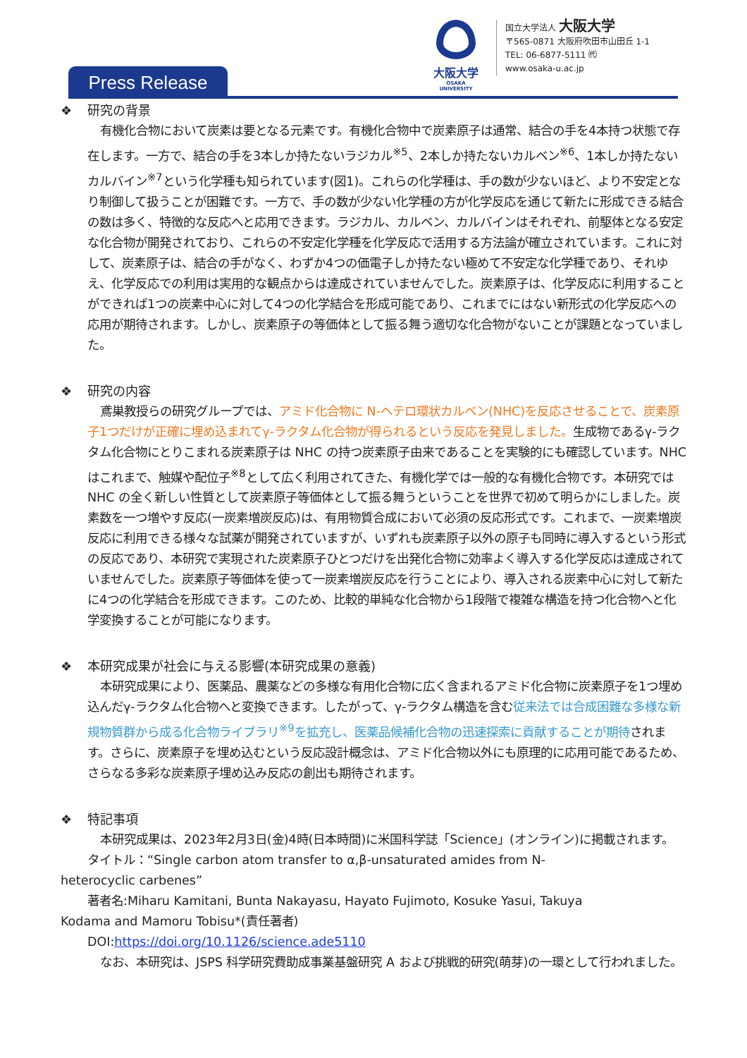Press Release
大阪大学
OSAKA UNIVERSITY
国立大学法人 大阪大学
〒565-0871 大阪府吹田市山田丘 1-1
TEL: 06-6877-5111 ㈹
www.osaka-u.ac.jp
❖ 研究の背景
有機化合物において炭素は要となる元素です。有機化合物中で炭素原子は通常、結合の手を4本持つ状態で存在します。一方で、結合の手を3本しか持たないラジカル<sup>※5</sup>、2本しか持たないカルベン<sup>※6</sup>、1本しか持たないカルバイン<sup>※7</sup>という化学種も知られています(図1)。これらの化学種は、手の数が少ないほど、より不安定となり制御して扱うことが困難です。一方で、手の数が少ない化学種の方が化学反応を通じて新たに形成できる結合の数は多く、特徴的な反応へと応用できます。ラジカル、カルベン、カルバインはそれぞれ、前駆体となる安定な化合物が開発されており、これらの不安定化学種を化学反応で活用する方法論が確立されています。これに対して、炭素原子は、結合の手がなく、わずか4つの価電子しか持たない極めて不安定な化学種であり、それゆえ、化学反応での利用は実用的な観点からは達成されていませんでした。炭素原子は、化学反応に利用することができれば1つの炭素中心に対して4つの化学結合を形成可能であり、これまでにはない新形式の化学反応への応用が期待されます。しかし、炭素原子の等価体として振る舞う適切な化合物がないことが課題となっていました。
❖ 研究の内容
鳶巣教授らの研究グループでは、アミド化合物に N-ヘテロ環状カルベン(NHC)を反応させることで、炭素原子1つだけが正確に埋め込まれてγ-ラクタム化合物が得られるという反応を発見しました。生成物であるγ-ラクタム化合物にとりこまれる炭素原子は NHC の持つ炭素原子由来であることを実験的にも確認しています。NHC はこれまで、触媒や配位子<sup>※8</sup>として広く利用されてきた、有機化学では一般的な有機化合物です。本研究では NHC の全く新しい性質として炭素原子等価体として振る舞うということを世界で初めて明らかにしました。炭素数を一つ増やす反応(一炭素増炭反応)は、有用物質合成において必須の反応形式です。これまで、一炭素増炭反応に利用できる様々な試薬が開発されていますが、いずれも炭素原子以外の原子も同時に導入するという形式の反応であり、本研究で実現された炭素原子ひとつだけを出発化合物に効率よく導入する化学反応は達成されていませんでした。炭素原子等価体を使って一炭素増炭反応を行うことにより、導入される炭素中心に対して新たに4つの化学結合を形成できます。このため、比較的単純な化合物から1段階で複雑な構造を持つ化合物へと化学変換することが可能になります。
❖ 本研究成果が社会に与える影響(本研究成果の意義)
本研究成果により、医薬品、農薬などの多様な有用化合物に広く含まれるアミド化合物に炭素原子を1つ埋め込んだγ-ラクタム化合物へと変換できます。したがって、γ-ラクタム構造を含む従来法では合成困難な多様な新規物質群から成る化合物ライブラリ<sup>※9</sup>を拡充し、医薬品候補化合物の迅速探索に貢献することが期待されます。さらに、炭素原子を埋め込むという反応設計概念は、アミド化合物以外にも原理的に応用可能であるため、さらなる多彩な炭素原子埋め込み反応の創出も期待されます。
❖ 特記事項
本研究成果は、2023年2月3日(金)4時(日本時間)に米国科学誌「Science」(オンライン)に掲載されます。
タイトル：“Single carbon atom transfer to α,β-unsaturated amides from N-
heterocyclic carbenes”
著者名:Miharu Kamitani, Bunta Nakayasu, Hayato Fujimoto, Kosuke Yasui, Takuya
Kodama and Mamoru Tobisu*(責任著者)
DOI:https://doi.org/10.1126/science.ade5110
なお、本研究は、JSPS 科学研究費助成事業基盤研究 A および挑戦的研究(萌芽)の一環として行われました。